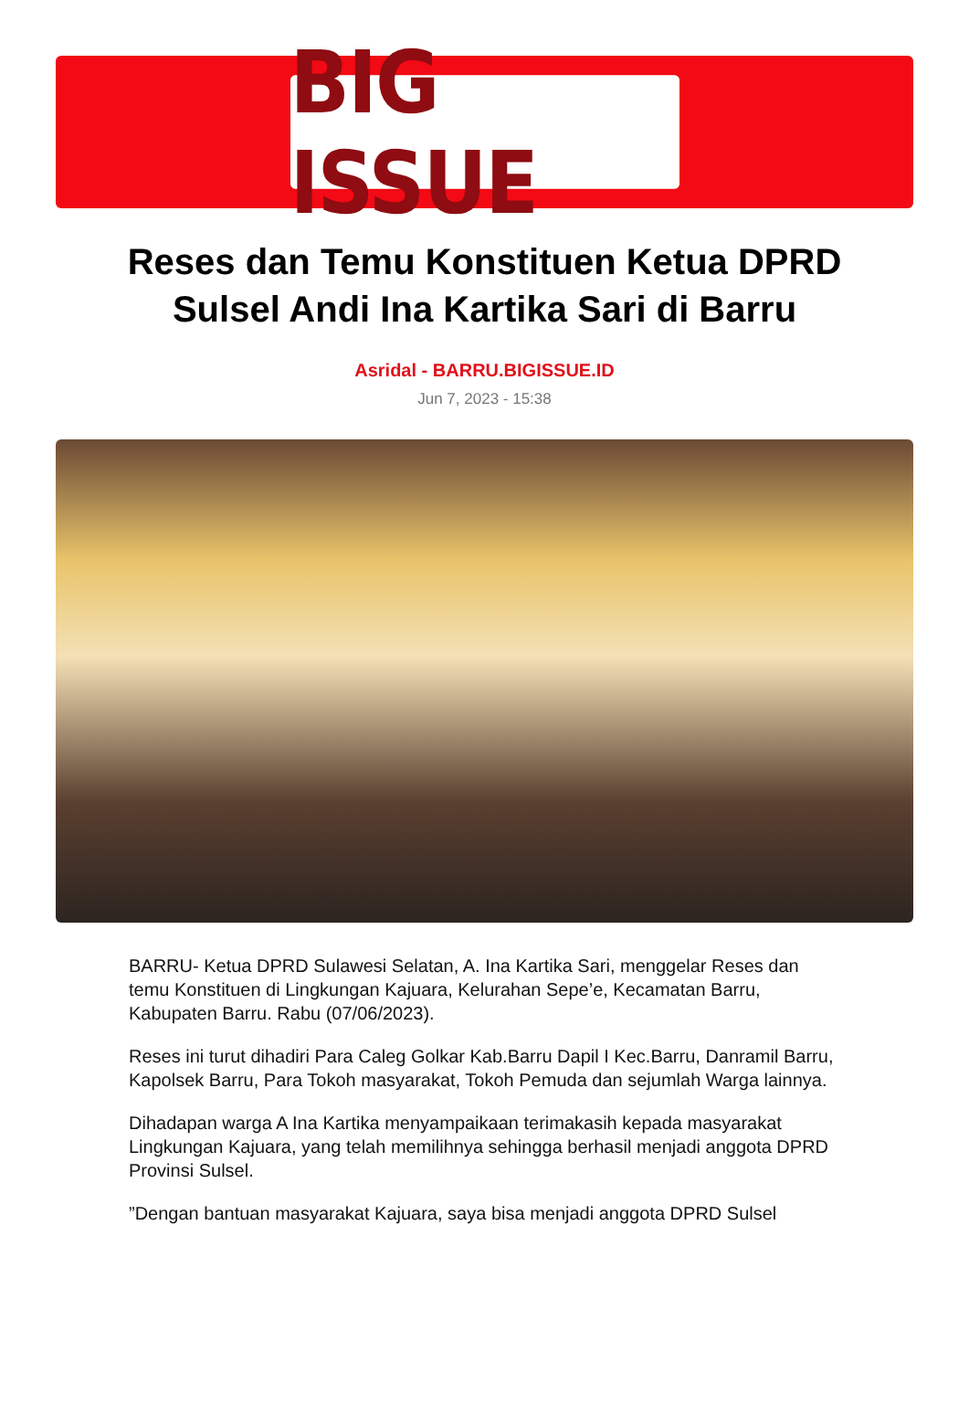BIG ISSUE
Reses dan Temu Konstituen Ketua DPRD Sulsel Andi Ina Kartika Sari di Barru
Asridal - BARRU.BIGISSUE.ID
Jun 7, 2023 - 15:38
BARRU- Ketua DPRD Sulawesi Selatan, A. Ina Kartika Sari, menggelar Reses dan temu Konstituen di Lingkungan Kajuara, Kelurahan Sepe’e, Kecamatan Barru, Kabupaten Barru. Rabu (07/06/2023).
Reses ini turut dihadiri Para Caleg Golkar Kab.Barru Dapil I Kec.Barru, Danramil Barru, Kapolsek Barru, Para Tokoh masyarakat, Tokoh Pemuda dan sejumlah Warga lainnya.
Dihadapan warga A Ina Kartika menyampaikaan terimakasih kepada masyarakat Lingkungan Kajuara, yang telah memilihnya sehingga berhasil menjadi anggota DPRD Provinsi Sulsel.
”Dengan bantuan masyarakat Kajuara, saya bisa menjadi anggota DPRD Sulsel